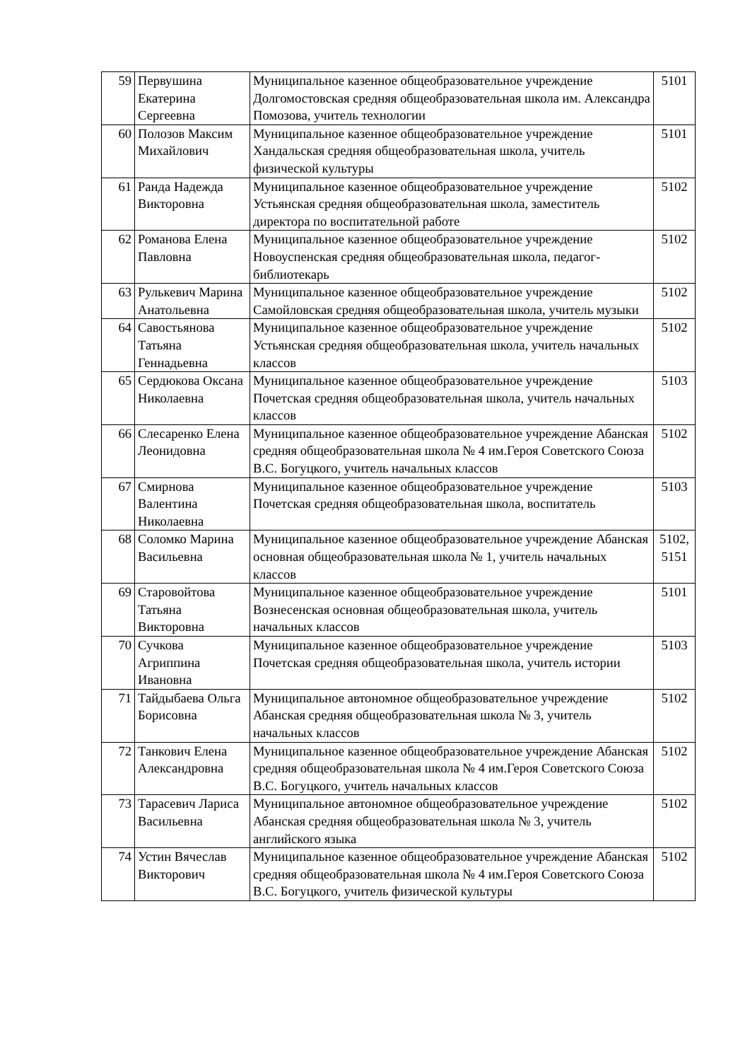| 59 | Первушина Екатерина Сергеевна | Муниципальное казенное общеобразовательное учреждение Долгомостовская средняя общеобразовательная школа им. Александра Помозова, учитель технологии | 5101 |
| 60 | Полозов Максим Михайлович | Муниципальное казенное общеобразовательное учреждение Хандальская средняя общеобразовательная школа, учитель физической культуры | 5101 |
| 61 | Ранда Надежда Викторовна | Муниципальное казенное общеобразовательное учреждение Устьянская средняя общеобразовательная школа, заместитель директора по воспитательной работе | 5102 |
| 62 | Романова Елена Павловна | Муниципальное казенное общеобразовательное учреждение Новоуспенская средняя общеобразовательная школа, педагог-библиотекарь | 5102 |
| 63 | Рулькевич Марина Анатольевна | Муниципальное казенное общеобразовательное учреждение Самойловская средняя общеобразовательная школа, учитель музыки | 5102 |
| 64 | Савостьянова Татьяна Геннадьевна | Муниципальное казенное общеобразовательное учреждение Устьянская средняя общеобразовательная школа, учитель начальных классов | 5102 |
| 65 | Сердюкова Оксана Николаевна | Муниципальное казенное общеобразовательное учреждение Почетская средняя общеобразовательная школа, учитель начальных классов | 5103 |
| 66 | Слесаренко Елена Леонидовна | Муниципальное казенное общеобразовательное учреждение Абанская средняя общеобразовательная школа № 4 им.Героя Советского Союза В.С. Богуцкого, учитель начальных классов | 5102 |
| 67 | Смирнова Валентина Николаевна | Муниципальное казенное общеобразовательное учреждение Почетская средняя общеобразовательная школа, воспитатель | 5103 |
| 68 | Соломко Марина Васильевна | Муниципальное казенное общеобразовательное учреждение Абанская основная общеобразовательная школа № 1, учитель начальных классов | 5102, 5151 |
| 69 | Старовойтова Татьяна Викторовна | Муниципальное казенное общеобразовательное учреждение Вознесенская основная общеобразовательная школа, учитель начальных классов | 5101 |
| 70 | Сучкова Агриппина Ивановна | Муниципальное казенное общеобразовательное учреждение Почетская средняя общеобразовательная школа, учитель истории | 5103 |
| 71 | Тайдыбаева Ольга Борисовна | Муниципальное автономное общеобразовательное учреждение Абанская средняя общеобразовательная школа № 3, учитель начальных классов | 5102 |
| 72 | Танкович Елена Александровна | Муниципальное казенное общеобразовательное учреждение Абанская средняя общеобразовательная школа № 4 им.Героя Советского Союза В.С. Богуцкого, учитель начальных классов | 5102 |
| 73 | Тарасевич Лариса Васильевна | Муниципальное автономное общеобразовательное учреждение Абанская средняя общеобразовательная школа № 3, учитель английского языка | 5102 |
| 74 | Устин Вячеслав Викторович | Муниципальное казенное общеобразовательное учреждение Абанская средняя общеобразовательная школа № 4 им.Героя Советского Союза В.С. Богуцкого, учитель физической культуры | 5102 |